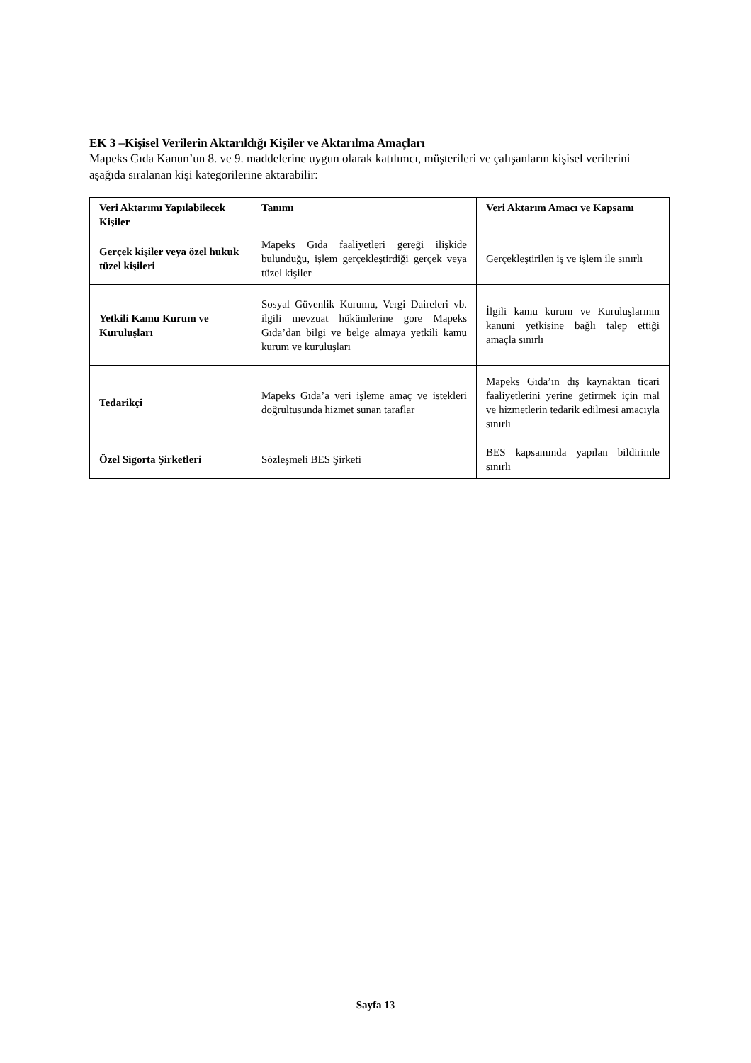EK 3 –Kişisel Verilerin Aktarıldığı Kişiler ve Aktarılma Amaçları
Mapeks Gıda Kanun’un 8. ve 9. maddelerine uygun olarak katılımcı, müşterileri ve çalışanların kişisel verilerini aşağıda sıralanan kişi kategorilerine aktarabilir:
| Veri Aktarımı Yapılabilecek Kişiler | Tanımı | Veri Aktarım Amacı ve Kapsamı |
| --- | --- | --- |
| Gerçek kişiler veya özel hukuk tüzel kişileri | Mapeks Gıda faaliyetleri gereği ilişkide bulunduğu, işlem gerçekleştirdiği gerçek veya tüzel kişiler | Gerçekleştirilen iş ve işlem ile sınırlı |
| Yetkili Kamu Kurum ve Kuruluşları | Sosyal Güvenlik Kurumu, Vergi Daireleri vb. ilgili mevzuat hükümlerine gore Mapeks Gıda’dan bilgi ve belge almaya yetkili kamu kurum ve kuruluşları | İlgili kamu kurum ve Kuruluşlarının kanuni yetkisine bağlı talep ettiği amaçla sınırlı |
| Tedarikçi | Mapeks Gıda’a veri işleme amaç ve istekleri doğrultusunda hizmet sunan taraflar | Mapeks Gıda’ın dış kaynaktan ticari faaliyetlerini yerine getirmek için mal ve hizmetlerin tedarik edilmesi amacıyla sınırlı |
| Özel Sigorta Şirketleri | Sözleşmeli BES Şirketi | BES kapsamında yapılan bildirimle sınırlı |
Sayfa 13